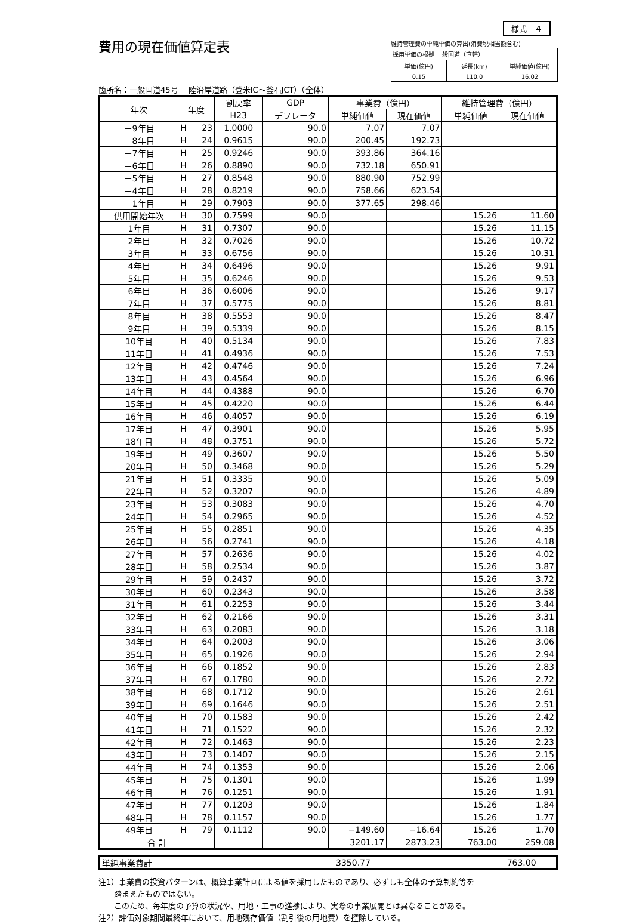様式－４
費用の現在価値算定表
箇所名：一般国道45号 三陸沿岸道路（登米IC～釜石JCT）（全体）
維持管理費の単純単価の算出(消費税相当額含む)
| 採用単価の根拠 一般国道（直轄） | | |
| 単価(億円) | 延長(km) | 単純価値(億円) |
| 0.15 | 110.0 | 16.02 |
| 年次 | 年度 | | 割戻率 | GDP | 事業費（億円） | | 維持管理費（億円） | |
| --- | --- | --- | --- | --- | --- | --- | --- | --- |
| | | | H23 | デフレータ | 単純価値 | 現在価値 | 単純価値 | 現在価値 |
| －9年目 | H | 23 | 1.0000 | 90.0 | 7.07 | 7.07 | | |
| －8年目 | H | 24 | 0.9615 | 90.0 | 200.45 | 192.73 | | |
| －7年目 | H | 25 | 0.9246 | 90.0 | 393.86 | 364.16 | | |
| －6年目 | H | 26 | 0.8890 | 90.0 | 732.18 | 650.91 | | |
| －5年目 | H | 27 | 0.8548 | 90.0 | 880.90 | 752.99 | | |
| －4年目 | H | 28 | 0.8219 | 90.0 | 758.66 | 623.54 | | |
| －1年目 | H | 29 | 0.7903 | 90.0 | 377.65 | 298.46 | | |
| 供用開始年次 | H | 30 | 0.7599 | 90.0 | | | 15.26 | 11.60 |
| 1年目 | H | 31 | 0.7307 | 90.0 | | | 15.26 | 11.15 |
| 2年目 | H | 32 | 0.7026 | 90.0 | | | 15.26 | 10.72 |
| 3年目 | H | 33 | 0.6756 | 90.0 | | | 15.26 | 10.31 |
| 4年目 | H | 34 | 0.6496 | 90.0 | | | 15.26 | 9.91 |
| 5年目 | H | 35 | 0.6246 | 90.0 | | | 15.26 | 9.53 |
| 6年目 | H | 36 | 0.6006 | 90.0 | | | 15.26 | 9.17 |
| 7年目 | H | 37 | 0.5775 | 90.0 | | | 15.26 | 8.81 |
| 8年目 | H | 38 | 0.5553 | 90.0 | | | 15.26 | 8.47 |
| 9年目 | H | 39 | 0.5339 | 90.0 | | | 15.26 | 8.15 |
| 10年目 | H | 40 | 0.5134 | 90.0 | | | 15.26 | 7.83 |
| 11年目 | H | 41 | 0.4936 | 90.0 | | | 15.26 | 7.53 |
| 12年目 | H | 42 | 0.4746 | 90.0 | | | 15.26 | 7.24 |
| 13年目 | H | 43 | 0.4564 | 90.0 | | | 15.26 | 6.96 |
| 14年目 | H | 44 | 0.4388 | 90.0 | | | 15.26 | 6.70 |
| 15年目 | H | 45 | 0.4220 | 90.0 | | | 15.26 | 6.44 |
| 16年目 | H | 46 | 0.4057 | 90.0 | | | 15.26 | 6.19 |
| 17年目 | H | 47 | 0.3901 | 90.0 | | | 15.26 | 5.95 |
| 18年目 | H | 48 | 0.3751 | 90.0 | | | 15.26 | 5.72 |
| 19年目 | H | 49 | 0.3607 | 90.0 | | | 15.26 | 5.50 |
| 20年目 | H | 50 | 0.3468 | 90.0 | | | 15.26 | 5.29 |
| 21年目 | H | 51 | 0.3335 | 90.0 | | | 15.26 | 5.09 |
| 22年目 | H | 52 | 0.3207 | 90.0 | | | 15.26 | 4.89 |
| 23年目 | H | 53 | 0.3083 | 90.0 | | | 15.26 | 4.70 |
| 24年目 | H | 54 | 0.2965 | 90.0 | | | 15.26 | 4.52 |
| 25年目 | H | 55 | 0.2851 | 90.0 | | | 15.26 | 4.35 |
| 26年目 | H | 56 | 0.2741 | 90.0 | | | 15.26 | 4.18 |
| 27年目 | H | 57 | 0.2636 | 90.0 | | | 15.26 | 4.02 |
| 28年目 | H | 58 | 0.2534 | 90.0 | | | 15.26 | 3.87 |
| 29年目 | H | 59 | 0.2437 | 90.0 | | | 15.26 | 3.72 |
| 30年目 | H | 60 | 0.2343 | 90.0 | | | 15.26 | 3.58 |
| 31年目 | H | 61 | 0.2253 | 90.0 | | | 15.26 | 3.44 |
| 32年目 | H | 62 | 0.2166 | 90.0 | | | 15.26 | 3.31 |
| 33年目 | H | 63 | 0.2083 | 90.0 | | | 15.26 | 3.18 |
| 34年目 | H | 64 | 0.2003 | 90.0 | | | 15.26 | 3.06 |
| 35年目 | H | 65 | 0.1926 | 90.0 | | | 15.26 | 2.94 |
| 36年目 | H | 66 | 0.1852 | 90.0 | | | 15.26 | 2.83 |
| 37年目 | H | 67 | 0.1780 | 90.0 | | | 15.26 | 2.72 |
| 38年目 | H | 68 | 0.1712 | 90.0 | | | 15.26 | 2.61 |
| 39年目 | H | 69 | 0.1646 | 90.0 | | | 15.26 | 2.51 |
| 40年目 | H | 70 | 0.1583 | 90.0 | | | 15.26 | 2.42 |
| 41年目 | H | 71 | 0.1522 | 90.0 | | | 15.26 | 2.32 |
| 42年目 | H | 72 | 0.1463 | 90.0 | | | 15.26 | 2.23 |
| 43年目 | H | 73 | 0.1407 | 90.0 | | | 15.26 | 2.15 |
| 44年目 | H | 74 | 0.1353 | 90.0 | | | 15.26 | 2.06 |
| 45年目 | H | 75 | 0.1301 | 90.0 | | | 15.26 | 1.99 |
| 46年目 | H | 76 | 0.1251 | 90.0 | | | 15.26 | 1.91 |
| 47年目 | H | 77 | 0.1203 | 90.0 | | | 15.26 | 1.84 |
| 48年目 | H | 78 | 0.1157 | 90.0 | | | 15.26 | 1.77 |
| 49年目 | H | 79 | 0.1112 | 90.0 | −149.60 | −16.64 | 15.26 | 1.70 |
| 合 計 | | | | | 3201.17 | 2873.23 | 763.00 | 259.08 |
| 単純事業費計 | | 3350.77 | 763.00 |
注1）事業費の投資パターンは、概算事業計画による値を採用したものであり、必ずしも全体の予算制約等を
　　踏まえたものではない。
　　このため、毎年度の予算の状況や、用地・工事の進捗により、実際の事業展開とは異なることがある。
注2）評価対象期間最終年において、用地残存価値（割引後の用地費）を控除している。